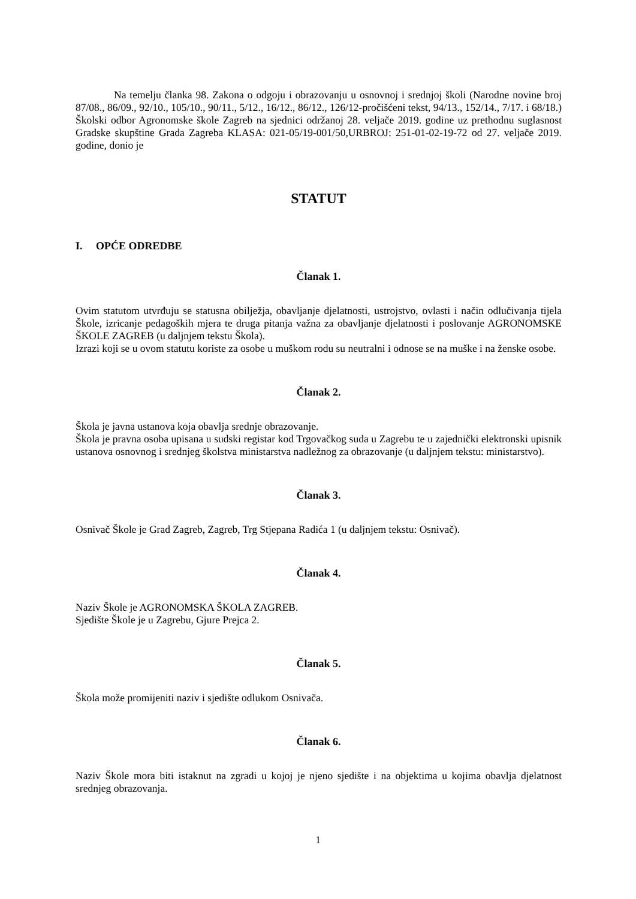Na temelju članka 98. Zakona o odgoju i obrazovanju u osnovnoj i srednjoj školi (Narodne novine broj 87/08., 86/09., 92/10., 105/10., 90/11., 5/12., 16/12., 86/12., 126/12-pročišćeni tekst, 94/13., 152/14., 7/17. i 68/18.) Školski odbor Agronomske škole Zagreb na sjednici održanoj 28. veljače 2019. godine uz prethodnu suglasnost Gradske skupštine Grada Zagreba KLASA: 021-05/19-001/50,URBROJ: 251-01-02-19-72 od 27. veljače 2019. godine, donio je
STATUT
I. OPĆE ODREDBE
Članak 1.
Ovim statutom utvrđuju se statusna obilježja, obavljanje djelatnosti, ustrojstvo, ovlasti i način odlučivanja tijela Škole, izricanje pedagoških mjera te druga pitanja važna za obavljanje djelatnosti i poslovanje AGRONOMSKE ŠKOLE ZAGREB (u daljnjem tekstu Škola).
Izrazi koji se u ovom statutu koriste za osobe u muškom rodu su neutralni i odnose se na muške i na ženske osobe.
Članak 2.
Škola je javna ustanova koja obavlja srednje obrazovanje.
Škola je pravna osoba upisana u sudski registar kod Trgovačkog suda u Zagrebu te u zajednički elektronski upisnik ustanova osnovnog i srednjeg školstva ministarstva nadležnog za obrazovanje (u daljnjem tekstu: ministarstvo).
Članak 3.
Osnivač Škole je Grad Zagreb, Zagreb, Trg Stjepana Radića 1 (u daljnjem tekstu: Osnivač).
Članak 4.
Naziv Škole je AGRONOMSKA ŠKOLA ZAGREB.
Sjedište Škole je u Zagrebu, Gjure Prejca 2.
Članak 5.
Škola može promijeniti naziv i sjedište odlukom Osnivača.
Članak 6.
Naziv Škole mora biti istaknut na zgradi u kojoj je njeno sjedište i na objektima u kojima obavlja djelatnost srednjeg obrazovanja.
1